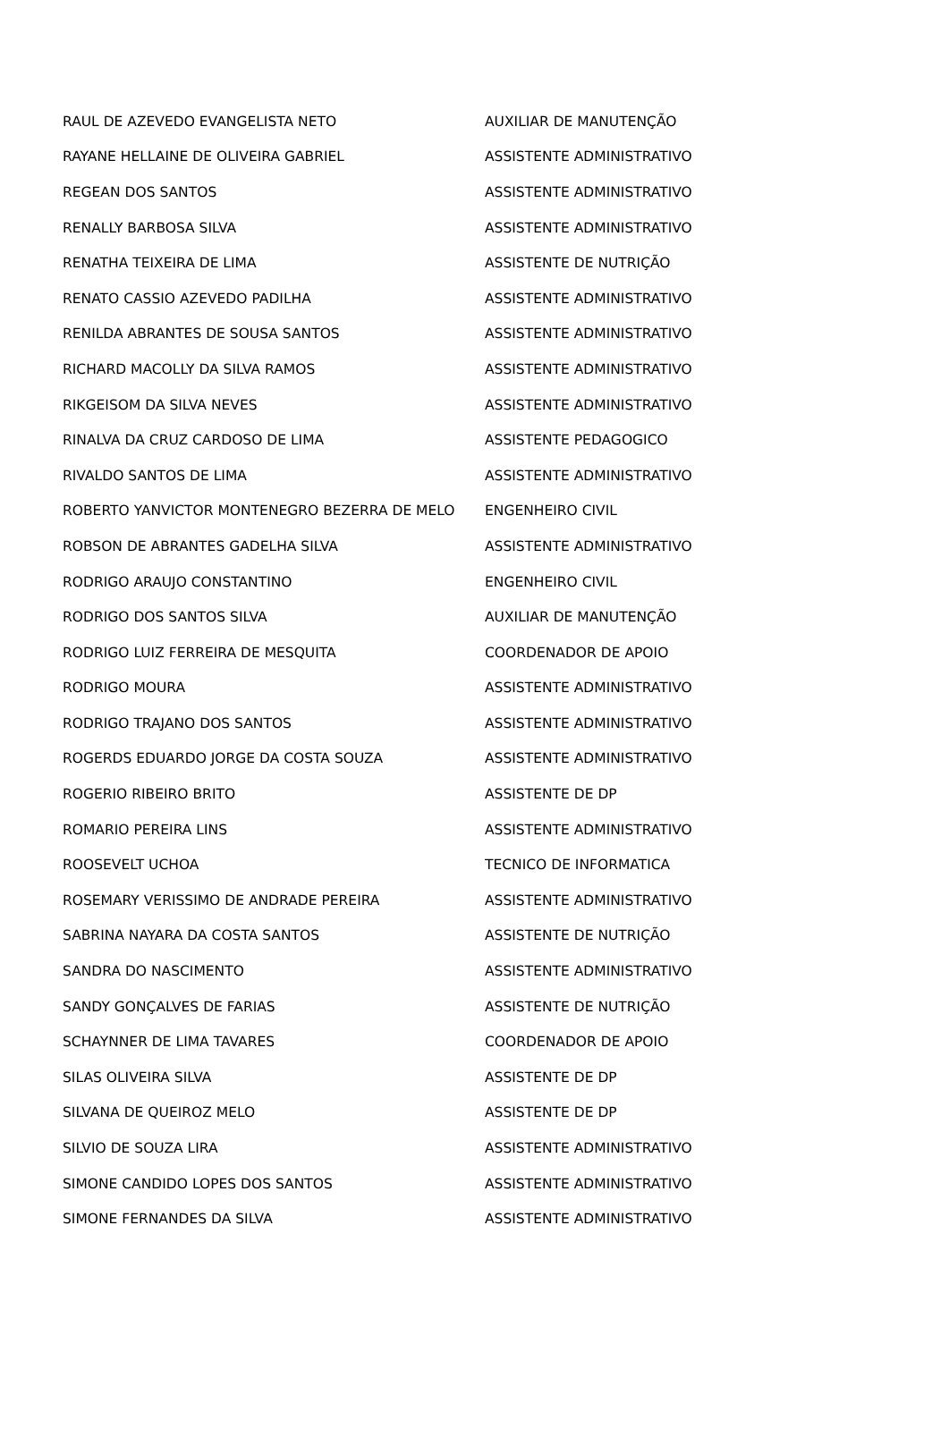| RAUL DE AZEVEDO EVANGELISTA NETO | AUXILIAR DE MANUTENÇÃO |
| RAYANE HELLAINE DE OLIVEIRA GABRIEL | ASSISTENTE ADMINISTRATIVO |
| REGEAN DOS SANTOS | ASSISTENTE ADMINISTRATIVO |
| RENALLY BARBOSA SILVA | ASSISTENTE ADMINISTRATIVO |
| RENATHA TEIXEIRA DE LIMA | ASSISTENTE DE NUTRIÇÃO |
| RENATO CASSIO AZEVEDO PADILHA | ASSISTENTE ADMINISTRATIVO |
| RENILDA ABRANTES DE SOUSA SANTOS | ASSISTENTE ADMINISTRATIVO |
| RICHARD MACOLLY DA SILVA RAMOS | ASSISTENTE ADMINISTRATIVO |
| RIKGEISOM DA SILVA NEVES | ASSISTENTE ADMINISTRATIVO |
| RINALVA DA CRUZ CARDOSO DE LIMA | ASSISTENTE PEDAGOGICO |
| RIVALDO SANTOS DE LIMA | ASSISTENTE ADMINISTRATIVO |
| ROBERTO YANVICTOR MONTENEGRO BEZERRA DE MELO | ENGENHEIRO CIVIL |
| ROBSON DE ABRANTES GADELHA SILVA | ASSISTENTE ADMINISTRATIVO |
| RODRIGO ARAUJO CONSTANTINO | ENGENHEIRO CIVIL |
| RODRIGO DOS SANTOS SILVA | AUXILIAR DE MANUTENÇÃO |
| RODRIGO LUIZ FERREIRA DE MESQUITA | COORDENADOR DE APOIO |
| RODRIGO MOURA | ASSISTENTE ADMINISTRATIVO |
| RODRIGO TRAJANO DOS SANTOS | ASSISTENTE ADMINISTRATIVO |
| ROGERDS EDUARDO JORGE DA COSTA SOUZA | ASSISTENTE ADMINISTRATIVO |
| ROGERIO RIBEIRO BRITO | ASSISTENTE DE DP |
| ROMARIO PEREIRA LINS | ASSISTENTE ADMINISTRATIVO |
| ROOSEVELT UCHOA | TECNICO DE INFORMATICA |
| ROSEMARY VERISSIMO DE ANDRADE PEREIRA | ASSISTENTE ADMINISTRATIVO |
| SABRINA NAYARA DA COSTA SANTOS | ASSISTENTE DE NUTRIÇÃO |
| SANDRA DO NASCIMENTO | ASSISTENTE ADMINISTRATIVO |
| SANDY GONÇALVES DE FARIAS | ASSISTENTE DE NUTRIÇÃO |
| SCHAYNNER DE LIMA TAVARES | COORDENADOR DE APOIO |
| SILAS OLIVEIRA SILVA | ASSISTENTE DE DP |
| SILVANA DE QUEIROZ MELO | ASSISTENTE DE DP |
| SILVIO DE SOUZA LIRA | ASSISTENTE ADMINISTRATIVO |
| SIMONE CANDIDO LOPES DOS SANTOS | ASSISTENTE ADMINISTRATIVO |
| SIMONE FERNANDES DA SILVA | ASSISTENTE ADMINISTRATIVO |